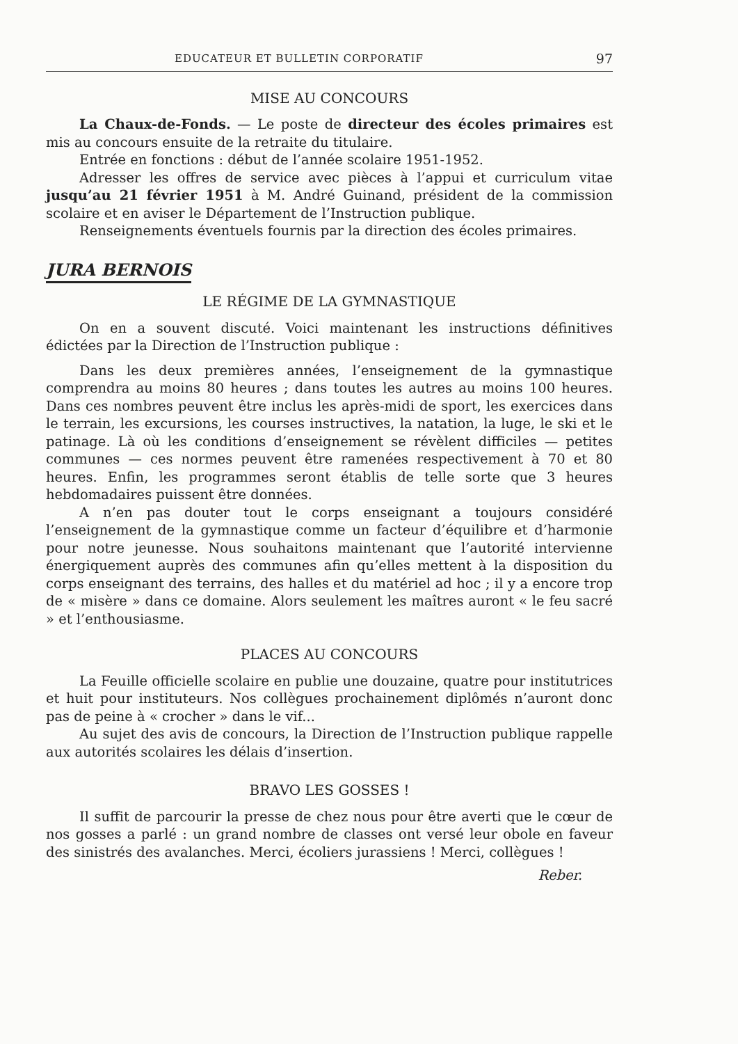EDUCATEUR ET BULLETIN CORPORATIF 97
MISE AU CONCOURS
La Chaux-de-Fonds. — Le poste de directeur des écoles primaires est mis au concours ensuite de la retraite du titulaire.
Entrée en fonctions : début de l’année scolaire 1951-1952.
Adresser les offres de service avec pièces à l’appui et curriculum vitae jusqu’au 21 février 1951 à M. André Guinand, président de la commission scolaire et en aviser le Département de l’Instruction publique.
Renseignements éventuels fournis par la direction des écoles primaires.
JURA BERNOIS
LE RÉGIME DE LA GYMNASTIQUE
On en a souvent discuté. Voici maintenant les instructions définitives édictées par la Direction de l’Instruction publique :
Dans les deux premières années, l’enseignement de la gymnastique comprendra au moins 80 heures ; dans toutes les autres au moins 100 heures. Dans ces nombres peuvent être inclus les après-midi de sport, les exercices dans le terrain, les excursions, les courses instructives, la natation, la luge, le ski et le patinage. Là où les conditions d’enseignement se révèlent difficiles — petites communes — ces normes peuvent être ramenées respectivement à 70 et 80 heures. Enfin, les programmes seront établis de telle sorte que 3 heures hebdomadaires puissent être données.
A n’en pas douter tout le corps enseignant a toujours considéré l’enseignement de la gymnastique comme un facteur d’équilibre et d’harmonie pour notre jeunesse. Nous souhaitons maintenant que l’autorité intervienne énergiquement auprès des communes afin qu’elles mettent à la disposition du corps enseignant des terrains, des halles et du matériel ad hoc ; il y a encore trop de « misère » dans ce domaine. Alors seulement les maîtres auront « le feu sacré » et l’enthousiasme.
PLACES AU CONCOURS
La Feuille officielle scolaire en publie une douzaine, quatre pour institutrices et huit pour instituteurs. Nos collègues prochainement diplômés n’auront donc pas de peine à « crocher » dans le vif...
Au sujet des avis de concours, la Direction de l’Instruction publique rappelle aux autorités scolaires les délais d’insertion.
BRAVO LES GOSSES !
Il suffit de parcourir la presse de chez nous pour être averti que le cœur de nos gosses a parlé : un grand nombre de classes ont versé leur obole en faveur des sinistrés des avalanches. Merci, écoliers jurassiens ! Merci, collègues !
Reber.